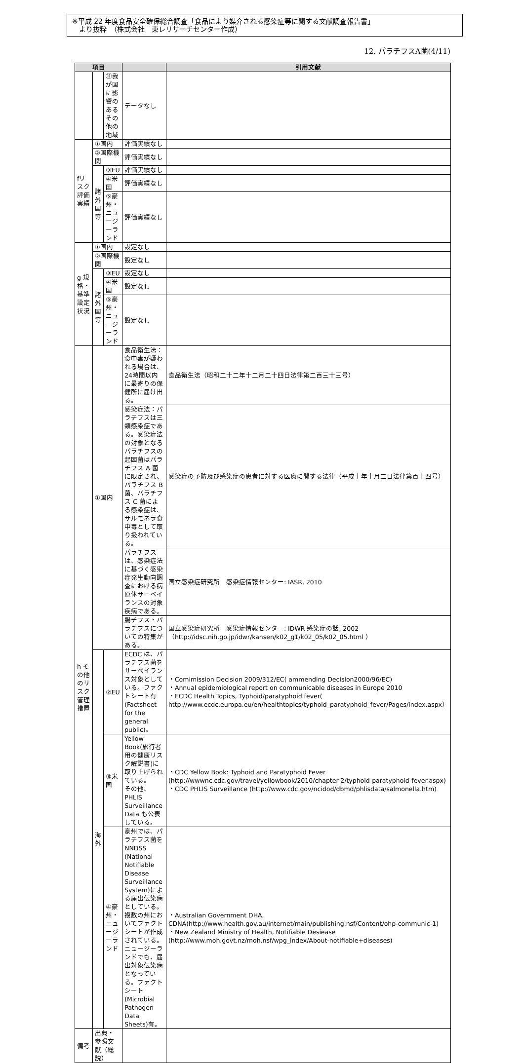※平成 22 年度食品安全確保総合調査「食品により媒介される感染症等に関する文献調査報告書」
　より抜粋　（株式会社　東レリサーチセンター作成）
12. パラチフスA菌(4/11)
| 項目 | | | | 引用文献 |
| --- | --- | --- | --- | --- |
| | | ⑪我が国に影響のあるその他の地域 | データなし | |
| fリスク評価実績 | ①国内 | | 評価実績なし | |
| | ②国際機関 | | 評価実績なし | |
| | 諸外国等 | ③EU | 評価実績なし | |
| | | ④米国 | 評価実績なし | |
| | | ⑤豪州・ニュージーランド | 評価実績なし | |
| g 規格・基準設定状況 | ①国内 | | 設定なし | |
| | ②国際機関 | | 設定なし | |
| | 諸外国等 | ③EU | 設定なし | |
| | | ④米国 | 設定なし | |
| | | ⑤豪州・ニュージーランド | 設定なし | |
| h その他のリスク管理措置 | ①国内 | | 食品衛生法：食中毒が疑われる場合は、24時間以内に最寄りの保健所に届け出る。 | 食品衛生法（昭和二十二年十二月二十四日法律第二百三十三号） |
| | | | 感染症法：パラチフスは三類感染症である。感染症法の対象となるパラチフスの起因菌はパラチフス A 菌に限定され、パラチフス B 菌、パラチフス C 菌による感染症は、サルモネラ食中毒として取り扱われている。 | 感染症の予防及び感染症の患者に対する医療に関する法律（平成十年十月二日法律第百十四号） |
| | | | パラチフスは、感染症法に基づく感染症発生動向調査における病原体サーベイランスの対象疾病である。 | 国立感染症研究所 感染症情報センター: IASR, 2010 |
| | | | 腸チフス・パラチフスについての特集がある。 | 国立感染症研究所 感染症情報センター: IDWR 感染症の話, 2002 （http://idsc.nih.go.jp/idwr/kansen/k02_g1/k02_05/k02_05.html ） |
| | 海外 | ②EU | ECDC は、パラチフス菌をサーベイランス対象としている。ファクトシート有(Factsheet for the general public)。 | ・Comimission Decision 2009/312/EC( ammending Decision2000/96/EC) ・Annual epidemiological report on communicable diseases in Europe 2010 ・ECDC Health Topics, Typhoid/paratyphoid fever( http://www.ecdc.europa.eu/en/healthtopics/typhoid_paratyphoid_fever/Pages/index.aspx） |
| | | ③米国 | Yellow Book(旅行者用の健康リスク解説書)に取り上げられている。 その他、PHLIS Surveillance Data も公表している。 | ・CDC Yellow Book: Typhoid and Paratyphoid Fever (http://wwwnc.cdc.gov/travel/yellowbook/2010/chapter-2/typhoid-paratyphoid-fever.aspx) ・CDC PHLIS Surveillance (http://www.cdc.gov/ncidod/dbmd/phlisdata/salmonella.htm) |
| | | ④豪州・ニュージーランド | 豪州では、パラチフス菌を NNDSS (National Notifiable Disease Surveillance System)による届出伝染病としている。複数の州においてファクトシートが作成されている。ニュージーランドでも、届出対象伝染病となっている。ファクトシート(Microbial Pathogen Data Sheets)有。 | ・Australian Government DHA, CDNA(http://www.health.gov.au/internet/main/publishing.nsf/Content/ohp-communic-1) ・New Zealand Ministry of Health, Notifiable Desiease (http://www.moh.govt.nz/moh.nsf/wpg_index/About-notifiable+diseases) |
| 備考 | 出典・参照文献（総説） | | | |